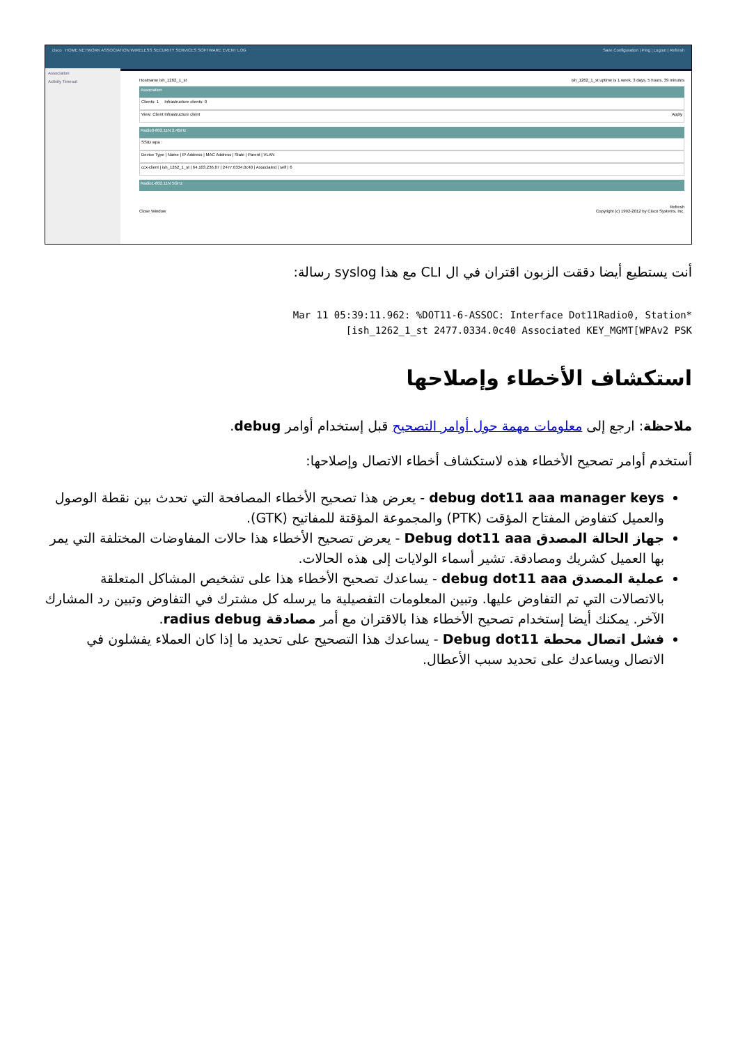cisco HOME NETWORK ASSOCIATION WIRELESS SECURITY SERVICES SOFTWARE EVENT LOG Save Configuration | Ping | Logout | Refresh
Association
Activity Timeout
Hostname ish_1262_1_st ish_1262_1_st uptime is 1 week, 3 days, 5 hours, 39 minutes
Association
Clients: 1 Infrastructure clients: 0
View: Client Infrastructure client Apply
Radio0-802.11N 2.4GHz
SSID wpa :
Device Type | Name | IP Address | MAC Address | State | Parent | VLAN
ccx-client | ish_1262_1_st | 64.103.236.67 | 2477.0334.0c40 | Associated | self | 6
Radio1-802.11N 5GHz
Refresh
Close Window Copyright (c) 1992-2012 by Cisco Systems, Inc.
أنت يستطيع أيضا دققت الزبون اقتران في ال CLI مع هذا syslog رسالة:
Mar 11 05:39:11.962: %DOT11-6-ASSOC: Interface Dot11Radio0, Station*
[ish_1262_1_st 2477.0334.0c40 Associated KEY_MGMT[WPAv2 PSK
استكشاف الأخطاء وإصلاحها
ملاحظة: ارجع إلى معلومات مهمة حول أوامر التصحيح قبل إستخدام أوامر debug.
أستخدم أوامر تصحيح الأخطاء هذه لاستكشاف أخطاء الاتصال وإصلاحها:
debug dot11 aaa manager keys - يعرض هذا تصحيح الأخطاء المصافحة التي تحدث بين نقطة الوصول والعميل كتفاوض المفتاح المؤقت (PTK) والمجموعة المؤقتة للمفاتيح (GTK).
جهاز الحالة المصدق Debug dot11 aaa - يعرض تصحيح الأخطاء هذا حالات المفاوضات المختلفة التي يمر بها العميل كشريك ومصادقة. تشير أسماء الولايات إلى هذه الحالات.
عملية المصدق debug dot11 aaa - يساعدك تصحيح الأخطاء هذا على تشخيص المشاكل المتعلقة بالاتصالات التي تم التفاوض عليها. وتبين المعلومات التفصيلية ما يرسله كل مشترك في التفاوض وتبين رد المشارك الآخر. يمكنك أيضا إستخدام تصحيح الأخطاء هذا بالاقتران مع أمر مصادقة radius debug.
فشل اتصال محطة Debug dot11 - يساعدك هذا التصحيح على تحديد ما إذا كان العملاء يفشلون في الاتصال ويساعدك على تحديد سبب الأعطال.